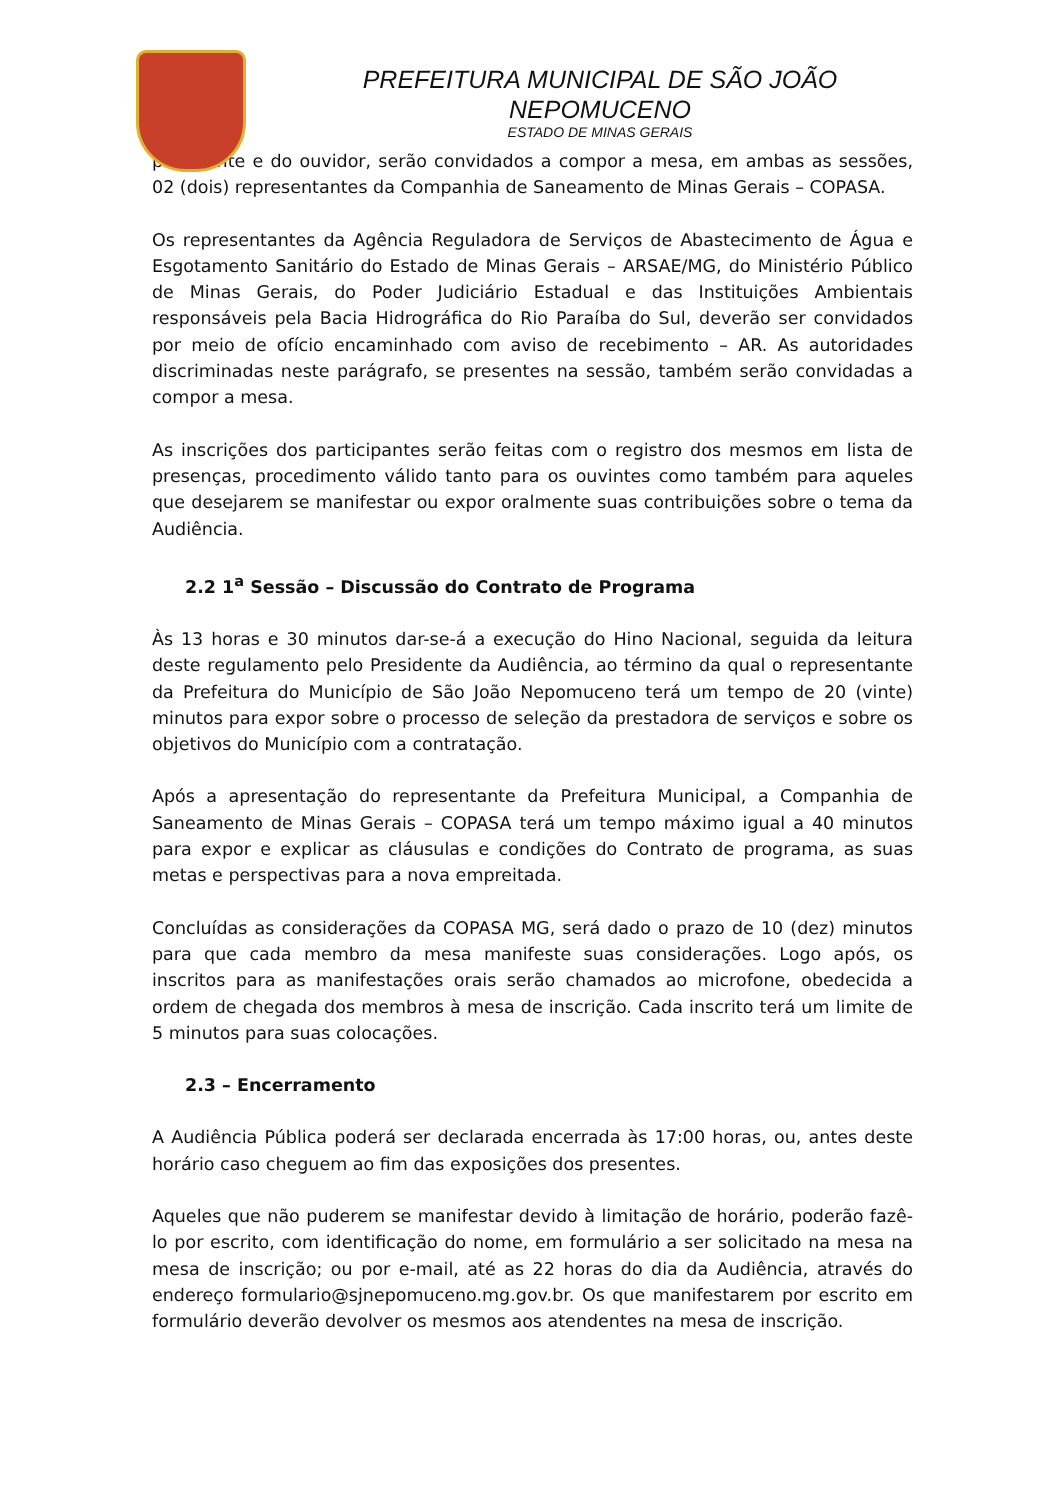PREFEITURA MUNICIPAL DE SÃO JOÃO NEPOMUCENO
ESTADO DE MINAS GERAIS
presidente e do ouvidor, serão convidados a compor a mesa, em ambas as sessões, 02 (dois) representantes da Companhia de Saneamento de Minas Gerais – COPASA.
Os representantes da Agência Reguladora de Serviços de Abastecimento de Água e Esgotamento Sanitário do Estado de Minas Gerais – ARSAE/MG, do Ministério Público de Minas Gerais, do Poder Judiciário Estadual e das Instituições Ambientais responsáveis pela Bacia Hidrográfica do Rio Paraíba do Sul, deverão ser convidados por meio de ofício encaminhado com aviso de recebimento – AR. As autoridades discriminadas neste parágrafo, se presentes na sessão, também serão convidadas a compor a mesa.
As inscrições dos participantes serão feitas com o registro dos mesmos em lista de presenças, procedimento válido tanto para os ouvintes como também para aqueles que desejarem se manifestar ou expor oralmente suas contribuições sobre o tema da Audiência.
2.2 1<sup>a</sup> Sessão – Discussão do Contrato de Programa
Às 13 horas e 30 minutos dar-se-á a execução do Hino Nacional, seguida da leitura deste regulamento pelo Presidente da Audiência, ao término da qual o representante da Prefeitura do Município de São João Nepomuceno terá um tempo de 20 (vinte) minutos para expor sobre o processo de seleção da prestadora de serviços e sobre os objetivos do Município com a contratação.
Após a apresentação do representante da Prefeitura Municipal, a Companhia de Saneamento de Minas Gerais – COPASA terá um tempo máximo igual a 40 minutos para expor e explicar as cláusulas e condições do Contrato de programa, as suas metas e perspectivas para a nova empreitada.
Concluídas as considerações da COPASA MG, será dado o prazo de 10 (dez) minutos para que cada membro da mesa manifeste suas considerações. Logo após, os inscritos para as manifestações orais serão chamados ao microfone, obedecida a ordem de chegada dos membros à mesa de inscrição. Cada inscrito terá um limite de 5 minutos para suas colocações.
2.3 – Encerramento
A Audiência Pública poderá ser declarada encerrada às 17:00 horas, ou, antes deste horário caso cheguem ao fim das exposições dos presentes.
Aqueles que não puderem se manifestar devido à limitação de horário, poderão fazê-lo por escrito, com identificação do nome, em formulário a ser solicitado na mesa na mesa de inscrição; ou por e-mail, até as 22 horas do dia da Audiência, através do endereço formulario@sjnepomuceno.mg.gov.br. Os que manifestarem por escrito em formulário deverão devolver os mesmos aos atendentes na mesa de inscrição.